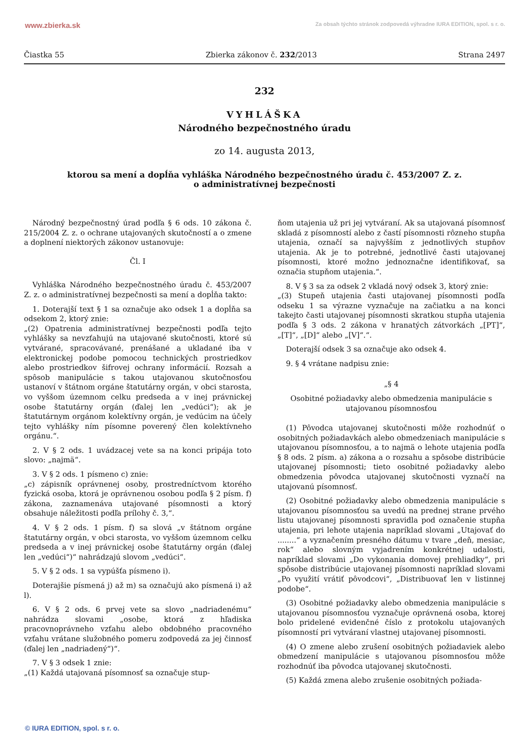www.zbierka.sk Za obsah týchto stránok zodpovedá výhradne IURA EDITION, spol. s r. o.
Čiastka 55 Zbierka zákonov č. 232/2013 Strana 2497
232
VYHLÁŠKA
Národného bezpečnostného úradu
zo 14. augusta 2013,
ktorou sa mení a dopĺňa vyhláška Národného bezpečnostného úradu č. 453/2007 Z. z.
o administratívnej bezpečnosti
Národný bezpečnostný úrad podľa § 6 ods. 10 zákona č. 215/2004 Z. z. o ochrane utajovaných skutočností a o zmene a doplnení niektorých zákonov ustanovuje:
Čl. I
Vyhláška Národného bezpečnostného úradu č. 453/2007 Z. z. o administratívnej bezpečnosti sa mení a dopĺňa takto:
1. Doterajší text § 1 sa označuje ako odsek 1 a dopĺňa sa odsekom 2, ktorý znie:
„(2) Opatrenia administratívnej bezpečnosti podľa tejto vyhlášky sa nevzťahujú na utajované skutočnosti, ktoré sú vytvárané, spracovávané, prenášané a ukladané iba v elektronickej podobe pomocou technických prostriedkov alebo prostriedkov šifrovej ochrany informácií. Rozsah a spôsob manipulácie s takou utajovanou skutočnosťou ustanoví v štátnom orgáne štatutárny orgán, v obci starosta, vo vyššom územnom celku predseda a v inej právnickej osobe štatutárny orgán (ďalej len „vedúci“); ak je štatutárnym orgánom kolektívny orgán, je vedúcim na účely tejto vyhlášky ním písomne poverený člen kolektívneho orgánu.“.
2. V § 2 ods. 1 uvádzacej vete sa na konci pripája toto slovo: „najmä“.
3. V § 2 ods. 1 písmeno c) znie:
„c) zápisník oprávnenej osoby, prostredníctvom ktorého fyzická osoba, ktorá je oprávnenou osobou podľa § 2 písm. f) zákona, zaznamenáva utajované písomnosti a ktorý obsahuje náležitosti podľa prílohy č. 3,“.
4. V § 2 ods. 1 písm. f) sa slová „v štátnom orgáne štatutárny orgán, v obci starosta, vo vyššom územnom celku predseda a v inej právnickej osobe štatutárny orgán (ďalej len „vedúci“)“ nahrádzajú slovom „vedúci“.
5. V § 2 ods. 1 sa vypúšťa písmeno i).
Doterajšie písmená j) až m) sa označujú ako písmená i) až l).
6. V § 2 ods. 6 prvej vete sa slovo „nadriadenému“ nahrádza slovami „osobe, ktorá z hľadiska pracovnoprávneho vzťahu alebo obdobného pracovného vzťahu vrátane služobného pomeru zodpovedá za jej činnosť (ďalej len „nadriadený“)“.
7. V § 3 odsek 1 znie:
„(1) Každá utajovaná písomnosť sa označuje stup-
ňom utajenia už pri jej vytváraní. Ak sa utajovaná písomnosť skladá z písomností alebo z častí písomnosti rôzneho stupňa utajenia, označí sa najvyšším z jednotlivých stupňov utajenia. Ak je to potrebné, jednotlivé časti utajovanej písomnosti, ktoré možno jednoznačne identifikovať, sa označia stupňom utajenia.“.
8. V § 3 sa za odsek 2 vkladá nový odsek 3, ktorý znie:
„(3) Stupeň utajenia časti utajovanej písomnosti podľa odseku 1 sa výrazne vyznačuje na začiatku a na konci takejto časti utajovanej písomnosti skratkou stupňa utajenia podľa § 3 ods. 2 zákona v hranatých zátvorkách „[PT]“, „[T]“, „[D]“ alebo „[V]“.“.
Doterajší odsek 3 sa označuje ako odsek 4.
9. § 4 vrátane nadpisu znie:
„§ 4
Osobitné požiadavky alebo obmedzenia manipulácie s utajovanou písomnosťou
(1) Pôvodca utajovanej skutočnosti môže rozhodnúť o osobitných požiadavkách alebo obmedzeniach manipulácie s utajovanou písomnosťou, a to najmä o lehote utajenia podľa § 8 ods. 2 písm. a) zákona a o rozsahu a spôsobe distribúcie utajovanej písomnosti; tieto osobitné požiadavky alebo obmedzenia pôvodca utajovanej skutočnosti vyznačí na utajovanú písomnosť.
(2) Osobitné požiadavky alebo obmedzenia manipulácie s utajovanou písomnosťou sa uvedú na prednej strane prvého listu utajovanej písomnosti spravidla pod označenie stupňa utajenia, pri lehote utajenia napríklad slovami „Utajovať do ........“ a vyznačením presného dátumu v tvare „deň, mesiac, rok“ alebo slovným vyjadrením konkrétnej udalosti, napríklad slovami „Do vykonania domovej prehliadky“, pri spôsobe distribúcie utajovanej písomnosti napríklad slovami „Po využití vrátiť pôvodcovi“, „Distribuovať len v listinnej podobe“.
(3) Osobitné požiadavky alebo obmedzenia manipulácie s utajovanou písomnosťou vyznačuje oprávnená osoba, ktorej bolo pridelené evidenčné číslo z protokolu utajovaných písomností pri vytváraní vlastnej utajovanej písomnosti.
(4) O zmene alebo zrušení osobitných požiadaviek alebo obmedzení manipulácie s utajovanou písomnosťou môže rozhodnúť iba pôvodca utajovanej skutočnosti.
(5) Každá zmena alebo zrušenie osobitných požiada-
© IURA EDITION, spol. s r. o.